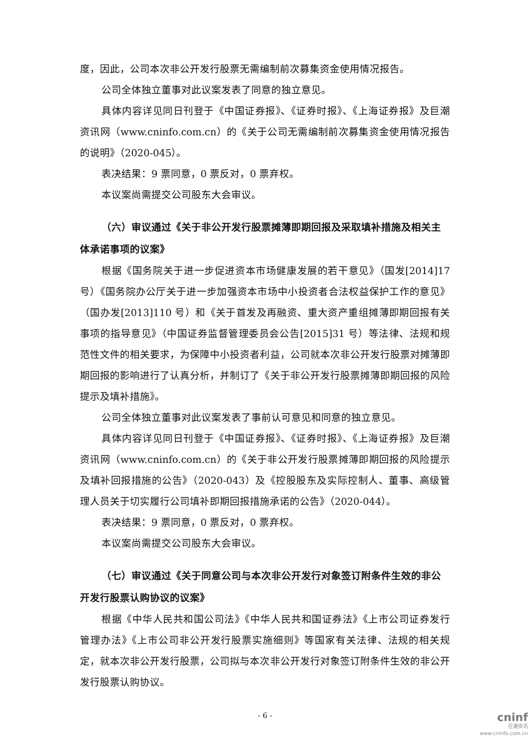度，因此，公司本次非公开发行股票无需编制前次募集资金使用情况报告。
公司全体独立董事对此议案发表了同意的独立意见。
具体内容详见同日刊登于《中国证券报》、《证券时报》、《上海证券报》及巨潮资讯网（www.cninfo.com.cn）的《关于公司无需编制前次募集资金使用情况报告的说明》（2020-045）。
表决结果：9 票同意，0 票反对，0 票弃权。
本议案尚需提交公司股东大会审议。
（六）审议通过《关于非公开发行股票摊薄即期回报及采取填补措施及相关主体承诺事项的议案》
根据《国务院关于进一步促进资本市场健康发展的若干意见》（国发[2014]17号）《国务院办公厅关于进一步加强资本市场中小投资者合法权益保护工作的意见》（国办发[2013]110 号）和《关于首发及再融资、重大资产重组摊薄即期回报有关事项的指导意见》（中国证券监督管理委员会公告[2015]31 号）等法律、法规和规范性文件的相关要求，为保障中小投资者利益，公司就本次非公开发行股票对摊薄即期回报的影响进行了认真分析，并制订了《关于非公开发行股票摊薄即期回报的风险提示及填补措施》。
公司全体独立董事对此议案发表了事前认可意见和同意的独立意见。
具体内容详见同日刊登于《中国证券报》、《证券时报》、《上海证券报》及巨潮资讯网（www.cninfo.com.cn）的《关于非公开发行股票摊薄即期回报的风险提示及填补回报措施的公告》（2020-043）及《控股股东及实际控制人、董事、高级管理人员关于切实履行公司填补即期回报措施承诺的公告》（2020-044）。
表决结果：9 票同意，0 票反对，0 票弃权。
本议案尚需提交公司股东大会审议。
（七）审议通过《关于同意公司与本次非公开发行对象签订附条件生效的非公开发行股票认购协议的议案》
根据《中华人民共和国公司法》《中华人民共和国证券法》《上市公司证券发行管理办法》《上市公司非公开发行股票实施细则》等国家有关法律、法规的相关规定，就本次非公开发行股票，公司拟与本次非公开发行对象签订附条件生效的非公开发行股票认购协议。
- 6 -
cninf
巨潮资讯
www.cninfo.com.cn